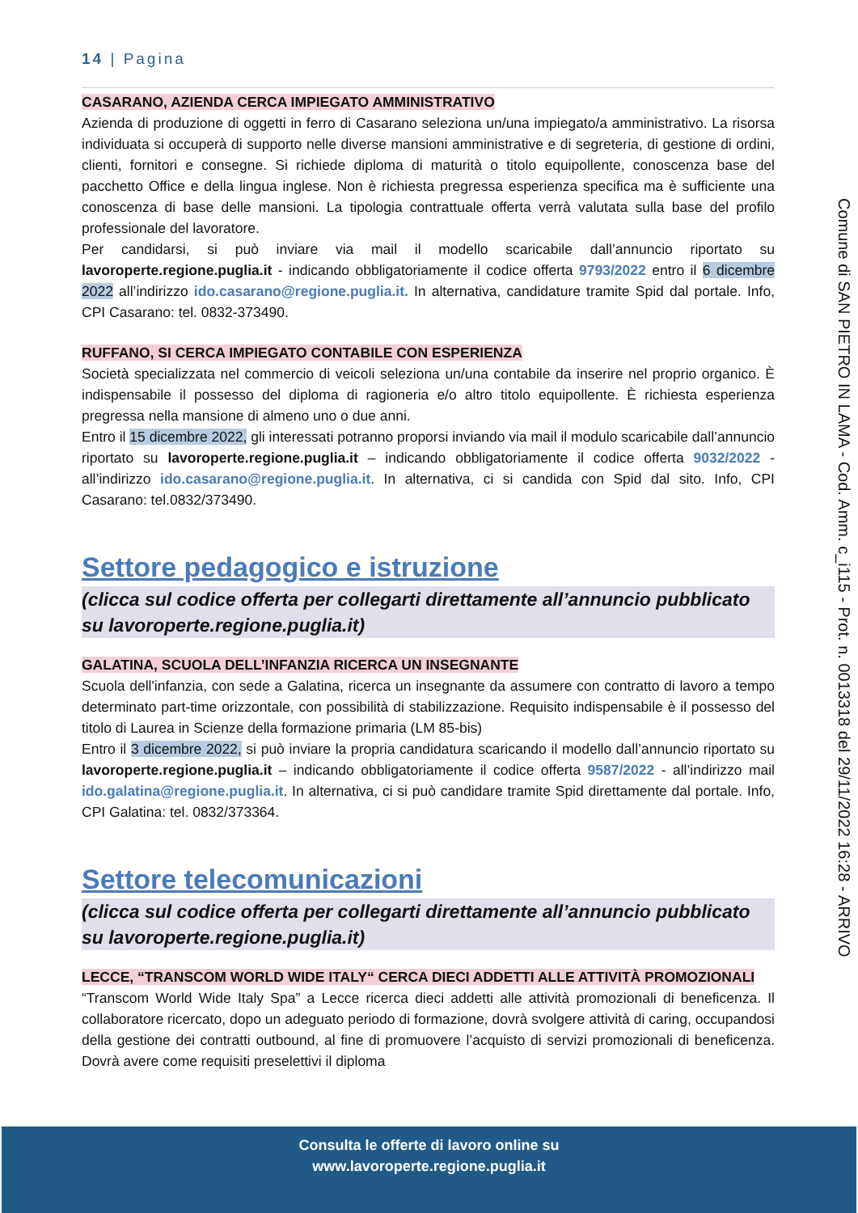14 | Pagina
CASARANO, AZIENDA CERCA IMPIEGATO AMMINISTRATIVO
Azienda di produzione di oggetti in ferro di Casarano seleziona un/una impiegato/a amministrativo. La risorsa individuata si occuperà di supporto nelle diverse mansioni amministrative e di segreteria, di gestione di ordini, clienti, fornitori e consegne. Si richiede diploma di maturità o titolo equipollente, conoscenza base del pacchetto Office e della lingua inglese. Non è richiesta pregressa esperienza specifica ma è sufficiente una conoscenza di base delle mansioni. La tipologia contrattuale offerta verrà valutata sulla base del profilo professionale del lavoratore.
Per candidarsi, si può inviare via mail il modello scaricabile dall’annuncio riportato su lavoroperte.regione.puglia.it - indicando obbligatoriamente il codice offerta 9793/2022 entro il 6 dicembre 2022 all’indirizzo ido.casarano@regione.puglia.it. In alternativa, candidature tramite Spid dal portale. Info, CPI Casarano: tel. 0832-373490.
RUFFANO, SI CERCA IMPIEGATO CONTABILE CON ESPERIENZA
Società specializzata nel commercio di veicoli seleziona un/una contabile da inserire nel proprio organico. È indispensabile il possesso del diploma di ragioneria e/o altro titolo equipollente. È richiesta esperienza pregressa nella mansione di almeno uno o due anni.
Entro il 15 dicembre 2022, gli interessati potranno proporsi inviando via mail il modulo scaricabile dall’annuncio riportato su lavoroperte.regione.puglia.it – indicando obbligatoriamente il codice offerta 9032/2022 - all’indirizzo ido.casarano@regione.puglia.it. In alternativa, ci si candida con Spid dal sito. Info, CPI Casarano: tel.0832/373490.
Settore pedagogico e istruzione
(clicca sul codice offerta per collegarti direttamente all’annuncio pubblicato su lavoroperte.regione.puglia.it)
GALATINA, SCUOLA DELL’INFANZIA RICERCA UN INSEGNANTE
Scuola dell'infanzia, con sede a Galatina, ricerca un insegnante da assumere con contratto di lavoro a tempo determinato part-time orizzontale, con possibilità di stabilizzazione. Requisito indispensabile è il possesso del titolo di Laurea in Scienze della formazione primaria (LM 85-bis)
Entro il 3 dicembre 2022, si può inviare la propria candidatura scaricando il modello dall’annuncio riportato su lavoroperte.regione.puglia.it – indicando obbligatoriamente il codice offerta 9587/2022 - all’indirizzo mail ido.galatina@regione.puglia.it. In alternativa, ci si può candidare tramite Spid direttamente dal portale. Info, CPI Galatina: tel. 0832/373364.
Settore telecomunicazioni
(clicca sul codice offerta per collegarti direttamente all’annuncio pubblicato su lavoroperte.regione.puglia.it)
LECCE, “TRANSCOM WORLD WIDE ITALY“ CERCA DIECI ADDETTI ALLE ATTIVITÀ PROMOZIONALI
“Transcom World Wide Italy Spa” a Lecce ricerca dieci addetti alle attività promozionali di beneficenza. Il collaboratore ricercato, dopo un adeguato periodo di formazione, dovrà svolgere attività di caring, occupandosi della gestione dei contratti outbound, al fine di promuovere l’acquisto di servizi promozionali di beneficenza. Dovrà avere come requisiti preselettivi il diploma
Comune di SAN PIETRO IN LAMA - Cod. Amm. c_i115 - Prot. n. 0013318 del 29/11/2022 16:28 - ARRIVO
Consulta le offerte di lavoro online su
www.lavoroperte.regione.puglia.it